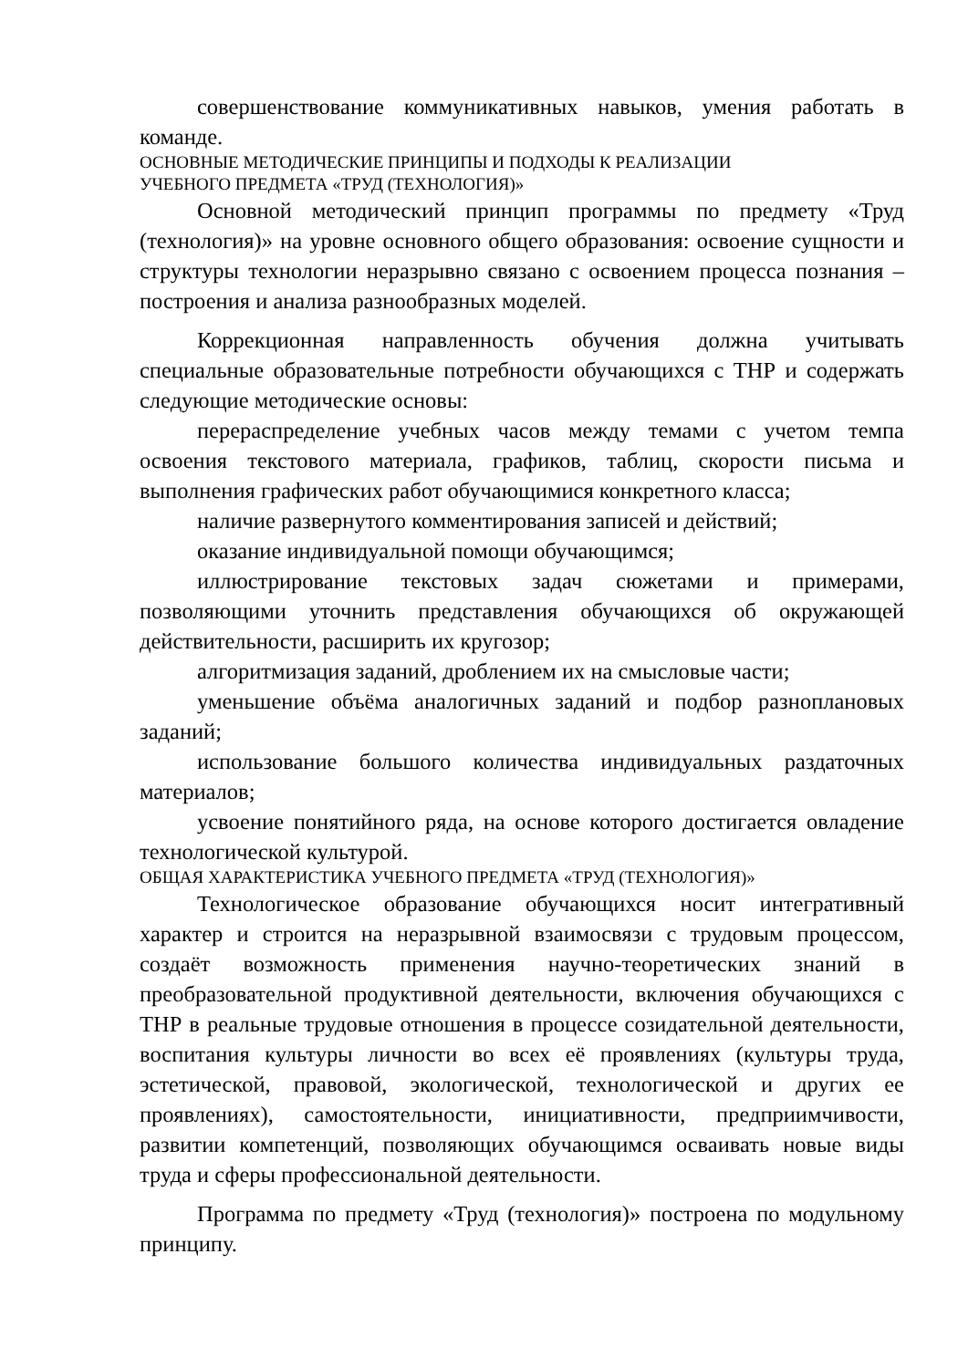совершенствование коммуникативных навыков, умения работать в команде.
ОСНОВНЫЕ МЕТОДИЧЕСКИЕ ПРИНЦИПЫ И ПОДХОДЫ К РЕАЛИЗАЦИИ
УЧЕБНОГО ПРЕДМЕТА «ТРУД (ТЕХНОЛОГИЯ)»
Основной методический принцип программы по предмету «Труд (технология)» на уровне основного общего образования: освоение сущности и структуры технологии неразрывно связано с освоением процесса познания – построения и анализа разнообразных моделей.
Коррекционная направленность обучения должна учитывать специальные образовательные потребности обучающихся с ТНР и содержать следующие методические основы:
перераспределение учебных часов между темами с учетом темпа освоения текстового материала, графиков, таблиц, скорости письма и выполнения графических работ обучающимися конкретного класса;
наличие развернутого комментирования записей и действий;
оказание индивидуальной помощи обучающимся;
иллюстрирование текстовых задач сюжетами и примерами, позволяющими уточнить представления обучающихся об окружающей действительности, расширить их кругозор;
алгоритмизация заданий, дроблением их на смысловые части;
уменьшение объёма аналогичных заданий и подбор разноплановых заданий;
использование большого количества индивидуальных раздаточных материалов;
усвоение понятийного ряда, на основе которого достигается овладение технологической культурой.
ОБЩАЯ ХАРАКТЕРИСТИКА УЧЕБНОГО ПРЕДМЕТА «ТРУД (ТЕХНОЛОГИЯ)»
Технологическое образование обучающихся носит интегративный характер и строится на неразрывной взаимосвязи с трудовым процессом, создаёт возможность применения научно-теоретических знаний в преобразовательной продуктивной деятельности, включения обучающихся с ТНР в реальные трудовые отношения в процессе созидательной деятельности, воспитания культуры личности во всех её проявлениях (культуры труда, эстетической, правовой, экологической, технологической и других ее проявлениях), самостоятельности, инициативности, предприимчивости, развитии компетенций, позволяющих обучающимся осваивать новые виды труда и сферы профессиональной деятельности.
Программа по предмету «Труд (технология)» построена по модульному принципу.